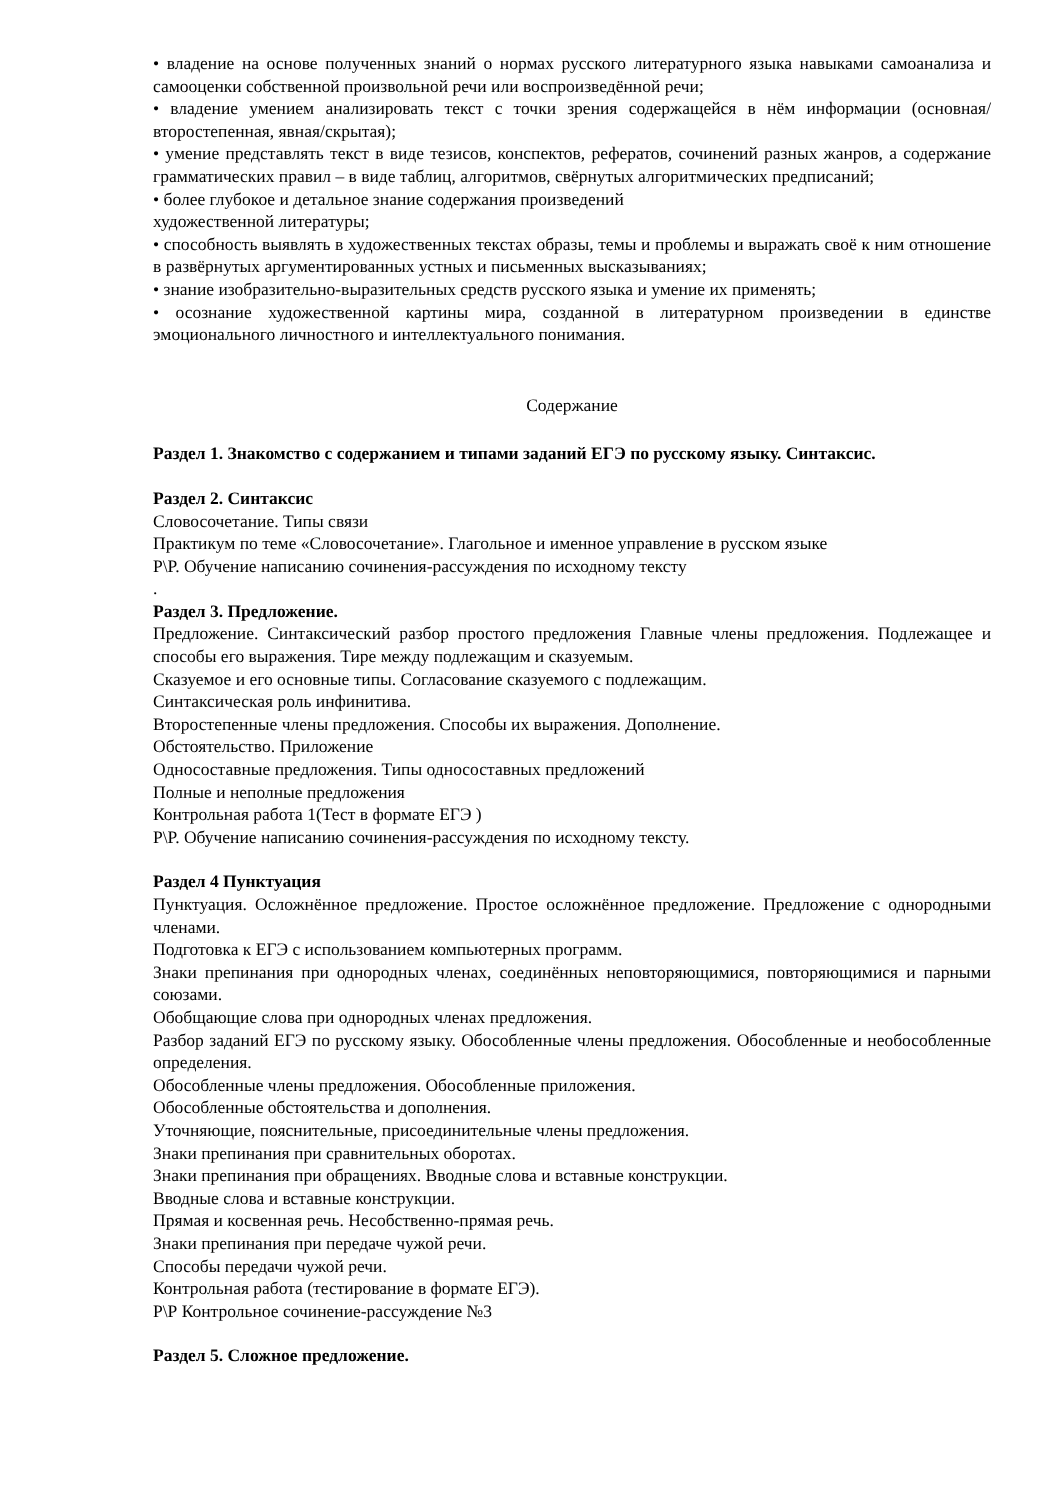• владение на основе полученных знаний о нормах русского литературного языка навыками самоанализа и самооценки собственной произвольной речи или воспроизведённой речи;
• владение умением анализировать текст с точки зрения содержащейся в нём информации (основная/второстепенная, явная/скрытая);
• умение представлять текст в виде тезисов, конспектов, рефератов, сочинений разных жанров, а содержание грамматических правил – в виде таблиц, алгоритмов, свёрнутых алгоритмических предписаний;
• более глубокое и детальное знание содержания произведений
художественной литературы;
• способность выявлять в художественных текстах образы, темы и проблемы и выражать своё к ним отношение в развёрнутых аргументированных устных и письменных высказываниях;
• знание изобразительно-выразительных средств русского языка и умение их применять;
• осознание художественной картины мира, созданной в литературном произведении в единстве эмоционального личностного и интеллектуального понимания.
Содержание
Раздел 1. Знакомство с содержанием и типами заданий ЕГЭ по русскому языку. Синтаксис.
Раздел 2. Синтаксис
Словосочетание. Типы связи
Практикум по теме «Словосочетание». Глагольное и именное управление в русском языке
Р\Р. Обучение написанию сочинения-рассуждения по исходному тексту
.
Раздел 3. Предложение.
Предложение. Синтаксический разбор простого предложения Главные члены предложения. Подлежащее и способы его выражения. Тире между подлежащим и сказуемым.
Сказуемое и его основные типы. Согласование сказуемого с подлежащим.
Синтаксическая роль инфинитива.
Второстепенные члены предложения. Способы их выражения. Дополнение.
Обстоятельство. Приложение
Односоставные предложения. Типы односоставных предложений
Полные и неполные предложения
Контрольная работа 1(Тест в формате ЕГЭ )
Р\Р. Обучение написанию сочинения-рассуждения по исходному тексту.
Раздел 4 Пунктуация
Пунктуация. Осложнённое предложение. Простое осложнённое предложение. Предложение с однородными членами.
Подготовка к ЕГЭ с использованием компьютерных программ.
Знаки препинания при однородных членах, соединённых неповторяющимися, повторяющимися и парными союзами.
Обобщающие слова при однородных членах предложения.
Разбор заданий ЕГЭ по русскому языку. Обособленные члены предложения. Обособленные и необособленные определения.
Обособленные члены предложения. Обособленные приложения.
Обособленные обстоятельства и дополнения.
Уточняющие, пояснительные, присоединительные члены предложения.
Знаки препинания при сравнительных оборотах.
Знаки препинания при обращениях. Вводные слова и вставные конструкции.
Вводные слова и вставные конструкции.
Прямая и косвенная речь. Несобственно-прямая речь.
Знаки препинания при передаче чужой речи.
Способы передачи чужой речи.
Контрольная работа (тестирование в формате ЕГЭ).
Р\Р Контрольное сочинение-рассуждение №3
Раздел 5. Сложное предложение.